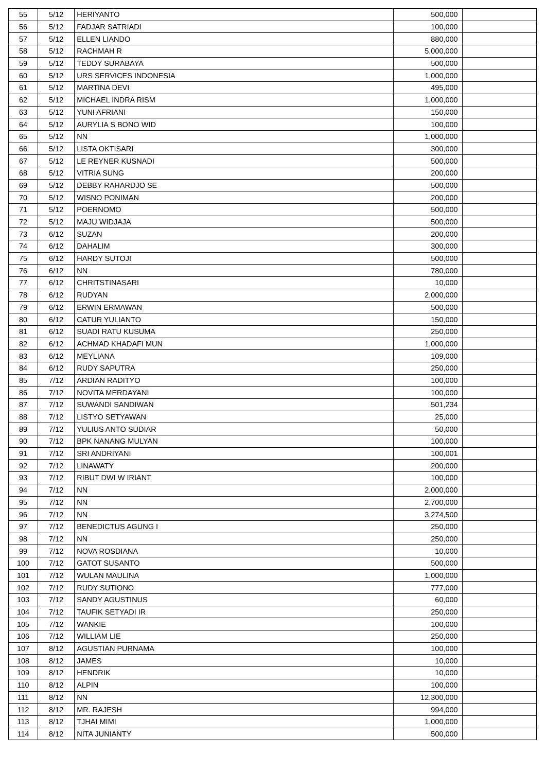| 55 | 5/12 | HERIYANTO | 500,000 | |
| 56 | 5/12 | FADJAR SATRIADI | 100,000 | |
| 57 | 5/12 | ELLEN LIANDO | 880,000 | |
| 58 | 5/12 | RACHMAH R | 5,000,000 | |
| 59 | 5/12 | TEDDY SURABAYA | 500,000 | |
| 60 | 5/12 | URS SERVICES INDONESIA | 1,000,000 | |
| 61 | 5/12 | MARTINA DEVI | 495,000 | |
| 62 | 5/12 | MICHAEL INDRA RISM | 1,000,000 | |
| 63 | 5/12 | YUNI AFRIANI | 150,000 | |
| 64 | 5/12 | AURYLIA S BONO WID | 100,000 | |
| 65 | 5/12 | NN | 1,000,000 | |
| 66 | 5/12 | LISTA OKTISARI | 300,000 | |
| 67 | 5/12 | LE REYNER KUSNADI | 500,000 | |
| 68 | 5/12 | VITRIA SUNG | 200,000 | |
| 69 | 5/12 | DEBBY RAHARDJO SE | 500,000 | |
| 70 | 5/12 | WISNO PONIMAN | 200,000 | |
| 71 | 5/12 | POERNOMO | 500,000 | |
| 72 | 5/12 | MAJU WIDJAJA | 500,000 | |
| 73 | 6/12 | SUZAN | 200,000 | |
| 74 | 6/12 | DAHALIM | 300,000 | |
| 75 | 6/12 | HARDY SUTOJI | 500,000 | |
| 76 | 6/12 | NN | 780,000 | |
| 77 | 6/12 | CHRITSTINASARI | 10,000 | |
| 78 | 6/12 | RUDYAN | 2,000,000 | |
| 79 | 6/12 | ERWIN ERMAWAN | 500,000 | |
| 80 | 6/12 | CATUR YULIANTO | 150,000 | |
| 81 | 6/12 | SUADI RATU KUSUMA | 250,000 | |
| 82 | 6/12 | ACHMAD KHADAFI MUN | 1,000,000 | |
| 83 | 6/12 | MEYLIANA | 109,000 | |
| 84 | 6/12 | RUDY SAPUTRA | 250,000 | |
| 85 | 7/12 | ARDIAN RADITYO | 100,000 | |
| 86 | 7/12 | NOVITA MERDAYANI | 100,000 | |
| 87 | 7/12 | SUWANDI SANDIWAN | 501,234 | |
| 88 | 7/12 | LISTYO SETYAWAN | 25,000 | |
| 89 | 7/12 | YULIUS ANTO SUDIAR | 50,000 | |
| 90 | 7/12 | BPK NANANG MULYAN | 100,000 | |
| 91 | 7/12 | SRI ANDRIYANI | 100,001 | |
| 92 | 7/12 | LINAWATY | 200,000 | |
| 93 | 7/12 | RIBUT DWI W IRIANT | 100,000 | |
| 94 | 7/12 | NN | 2,000,000 | |
| 95 | 7/12 | NN | 2,700,000 | |
| 96 | 7/12 | NN | 3,274,500 | |
| 97 | 7/12 | BENEDICTUS AGUNG I | 250,000 | |
| 98 | 7/12 | NN | 250,000 | |
| 99 | 7/12 | NOVA ROSDIANA | 10,000 | |
| 100 | 7/12 | GATOT SUSANTO | 500,000 | |
| 101 | 7/12 | WULAN MAULINA | 1,000,000 | |
| 102 | 7/12 | RUDY SUTIONO | 777,000 | |
| 103 | 7/12 | SANDY AGUSTINUS | 60,000 | |
| 104 | 7/12 | TAUFIK SETYADI IR | 250,000 | |
| 105 | 7/12 | WANKIE | 100,000 | |
| 106 | 7/12 | WILLIAM LIE | 250,000 | |
| 107 | 8/12 | AGUSTIAN PURNAMA | 100,000 | |
| 108 | 8/12 | JAMES | 10,000 | |
| 109 | 8/12 | HENDRIK | 10,000 | |
| 110 | 8/12 | ALPIN | 100,000 | |
| 111 | 8/12 | NN | 12,300,000 | |
| 112 | 8/12 | MR. RAJESH | 994,000 | |
| 113 | 8/12 | TJHAI MIMI | 1,000,000 | |
| 114 | 8/12 | NITA JUNIANTY | 500,000 | |